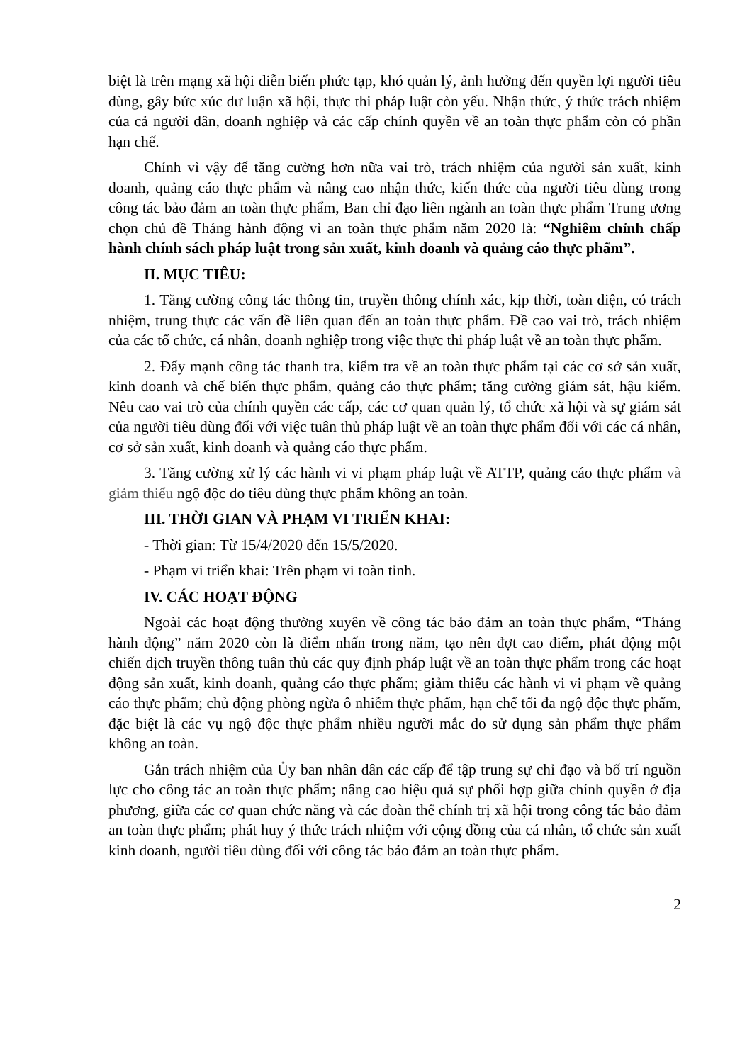biệt là trên mạng xã hội diễn biến phức tạp, khó quản lý, ảnh hưởng đến quyền lợi người tiêu dùng, gây bức xúc dư luận xã hội, thực thi pháp luật còn yếu. Nhận thức, ý thức trách nhiệm của cả người dân, doanh nghiệp và các cấp chính quyền về an toàn thực phẩm còn có phần hạn chế.
Chính vì vậy để tăng cường hơn nữa vai trò, trách nhiệm của người sản xuất, kinh doanh, quảng cáo thực phẩm và nâng cao nhận thức, kiến thức của người tiêu dùng trong công tác bảo đảm an toàn thực phẩm, Ban chỉ đạo liên ngành an toàn thực phẩm Trung ương chọn chủ đề Tháng hành động vì an toàn thực phẩm năm 2020 là: “Nghiêm chỉnh chấp hành chính sách pháp luật trong sản xuất, kinh doanh và quảng cáo thực phẩm”.
II. MỤC TIÊU:
1. Tăng cường công tác thông tin, truyền thông chính xác, kịp thời, toàn diện, có trách nhiệm, trung thực các vấn đề liên quan đến an toàn thực phẩm. Đề cao vai trò, trách nhiệm của các tổ chức, cá nhân, doanh nghiệp trong việc thực thi pháp luật về an toàn thực phẩm.
2. Đẩy mạnh công tác thanh tra, kiểm tra về an toàn thực phẩm tại các cơ sở sản xuất, kinh doanh và chế biến thực phẩm, quảng cáo thực phẩm; tăng cường giám sát, hậu kiểm. Nêu cao vai trò của chính quyền các cấp, các cơ quan quản lý, tổ chức xã hội và sự giám sát của người tiêu dùng đối với việc tuân thủ pháp luật về an toàn thực phẩm đối với các cá nhân, cơ sở sản xuất, kinh doanh và quảng cáo thực phẩm.
3. Tăng cường xử lý các hành vi vi phạm pháp luật về ATTP, quảng cáo thực phẩm và giảm thiểu ngộ độc do tiêu dùng thực phẩm không an toàn.
III. THỜI GIAN VÀ PHẠM VI TRIỂN KHAI:
- Thời gian: Từ 15/4/2020 đến 15/5/2020.
- Phạm vi triển khai: Trên phạm vi toàn tỉnh.
IV. CÁC HOẠT ĐỘNG
Ngoài các hoạt động thường xuyên về công tác bảo đảm an toàn thực phẩm, “Tháng hành động” năm 2020 còn là điểm nhấn trong năm, tạo nên đợt cao điểm, phát động một chiến dịch truyền thông tuân thủ các quy định pháp luật về an toàn thực phẩm trong các hoạt động sản xuất, kinh doanh, quảng cáo thực phẩm; giảm thiểu các hành vi vi phạm về quảng cáo thực phẩm; chủ động phòng ngừa ô nhiễm thực phẩm, hạn chế tối đa ngộ độc thực phẩm, đặc biệt là các vụ ngộ độc thực phẩm nhiều người mắc do sử dụng sản phẩm thực phẩm không an toàn.
Gắn trách nhiệm của Ủy ban nhân dân các cấp để tập trung sự chỉ đạo và bố trí nguồn lực cho công tác an toàn thực phẩm; nâng cao hiệu quả sự phối hợp giữa chính quyền ở địa phương, giữa các cơ quan chức năng và các đoàn thể chính trị xã hội trong công tác bảo đảm an toàn thực phẩm; phát huy ý thức trách nhiệm với cộng đồng của cá nhân, tổ chức sản xuất kinh doanh, người tiêu dùng đối với công tác bảo đảm an toàn thực phẩm.
2